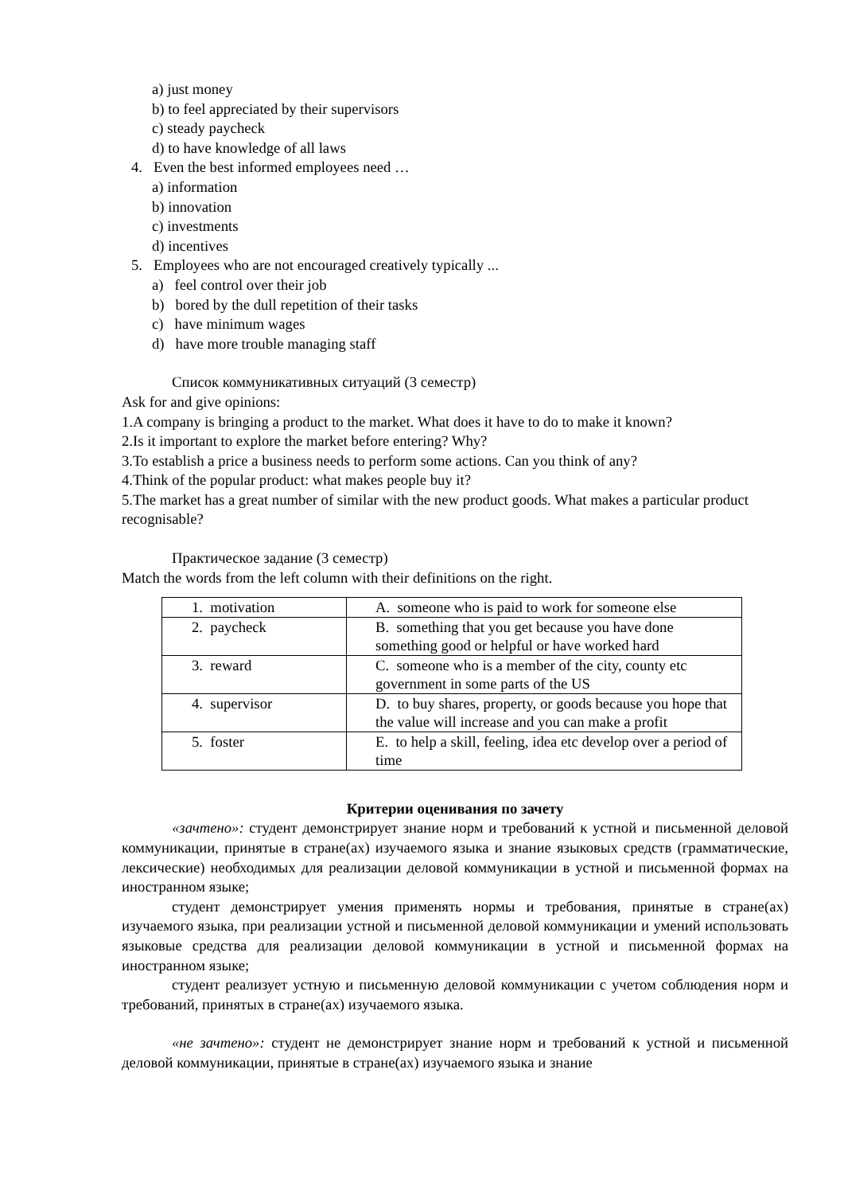a) just money
b) to feel appreciated by their supervisors
c) steady paycheck
d) to have knowledge of all laws
4. Even the best informed employees need …
a) information
b) innovation
c) investments
d) incentives
5. Employees who are not encouraged creatively typically ...
a) feel control over their job
b) bored by the dull repetition of their tasks
c) have minimum wages
d) have more trouble managing staff
Список коммуникативных ситуаций (3 семестр)
Ask for and give opinions:
1.A company is bringing a product to the market. What does it have to do to make it known?
2.Is it important to explore the market before entering? Why?
3.To establish a price a business needs to perform some actions. Can you think of any?
4.Think of the popular product: what makes people buy it?
5.The market has a great number of similar with the new product goods. What makes a particular product recognisable?
Практическое задание (3 семестр)
Match the words from the left column with their definitions on the right.
| 1. motivation | A. someone who is paid to work for someone else |
| 2. paycheck | B. something that you get because you have done something good or helpful or have worked hard |
| 3. reward | C. someone who is a member of the city, county etc government in some parts of the US |
| 4. supervisor | D. to buy shares, property, or goods because you hope that the value will increase and you can make a profit |
| 5. foster | E. to help a skill, feeling, idea etc develop over a period of time |
Критерии оценивания по зачету
«зачтено»: студент демонстрирует знание норм и требований к устной и письменной деловой коммуникации, принятые в стране(ах) изучаемого языка и знание языковых средств (грамматические, лексические) необходимых для реализации деловой коммуникации в устной и письменной формах на иностранном языке;
студент демонстрирует умения применять нормы и требования, принятые в стране(ах) изучаемого языка, при реализации устной и письменной деловой коммуникации и умений использовать языковые средства для реализации деловой коммуникации в устной и письменной формах на иностранном языке;
студент реализует устную и письменную деловой коммуникации с учетом соблюдения норм и требований, принятых в стране(ах) изучаемого языка.
«не зачтено»: студент не демонстрирует знание норм и требований к устной и письменной деловой коммуникации, принятые в стране(ах) изучаемого языка и знание